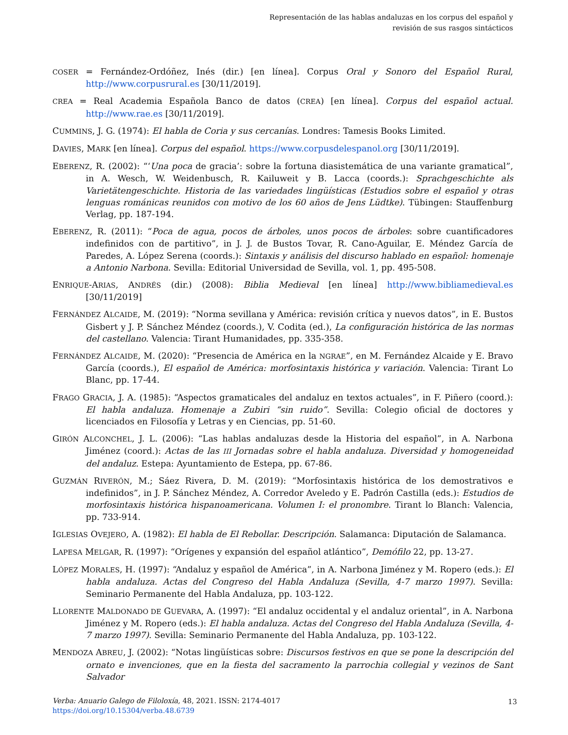Representación de las hablas andaluzas en los corpus del español y
revisión de sus rasgos sintácticos
COSER = Fernández-Ordóñez, Inés (dir.) [en línea]. Corpus Oral y Sonoro del Español Rural, http://www.corpusrural.es [30/11/2019].
CREA = Real Academia Española Banco de datos (CREA) [en línea]. Corpus del español actual. http://www.rae.es [30/11/2019].
CUMMINS, J. G. (1974): El habla de Coria y sus cercanías. Londres: Tamesis Books Limited.
DAVIES, MARK [en línea]. Corpus del español. https://www.corpusdelespanol.org [30/11/2019].
EBERENZ, R. (2002): “‘Una poca de gracia’: sobre la fortuna diasistemática de una variante gramatical”, in A. Wesch, W. Weidenbusch, R. Kailuweit y B. Lacca (coords.): Sprachgeschichte als Varietätengeschichte. Historia de las variedades lingüísticas (Estudios sobre el español y otras lenguas románicas reunidos con motivo de los 60 años de Jens Lüdtke). Tübingen: Stauffenburg Verlag, pp. 187-194.
EBERENZ, R. (2011): “Poca de agua, pocos de árboles, unos pocos de árboles: sobre cuantificadores indefinidos con de partitivo”, in J. J. de Bustos Tovar, R. Cano-Aguilar, E. Méndez García de Paredes, A. López Serena (coords.): Sintaxis y análisis del discurso hablado en español: homenaje a Antonio Narbona. Sevilla: Editorial Universidad de Sevilla, vol. 1, pp. 495-508.
ENRIQUE-ARIAS, ANDRÉS (dir.) (2008): Biblia Medieval [en línea] http://www.bibliamedieval.es [30/11/2019]
FERNÁNDEZ ALCAIDE, M. (2019): “Norma sevillana y América: revisión crítica y nuevos datos”, in E. Bustos Gisbert y J. P. Sánchez Méndez (coords.), V. Codita (ed.), La configuración histórica de las normas del castellano. Valencia: Tirant Humanidades, pp. 335-358.
FERNÁNDEZ ALCAIDE, M. (2020): “Presencia de América en la NGRAE”, en M. Fernández Alcaide y E. Bravo García (coords.), El español de América: morfosintaxis histórica y variación. Valencia: Tirant Lo Blanc, pp. 17-44.
FRAGO GRACIA, J. A. (1985): “Aspectos gramaticales del andaluz en textos actuales”, in F. Piñero (coord.): El habla andaluza. Homenaje a Zubiri “sin ruido”. Sevilla: Colegio oficial de doctores y licenciados en Filosofía y Letras y en Ciencias, pp. 51-60.
GIRÓN ALCONCHEL, J. L. (2006): “Las hablas andaluzas desde la Historia del español”, in A. Narbona Jiménez (coord.): Actas de las III Jornadas sobre el habla andaluza. Diversidad y homogeneidad del andaluz. Estepa: Ayuntamiento de Estepa, pp. 67-86.
GUZMÁN RIVERÓN, M.; Sáez Rivera, D. M. (2019): “Morfosintaxis histórica de los demostrativos e indefinidos”, in J. P. Sánchez Méndez, A. Corredor Aveledo y E. Padrón Castilla (eds.): Estudios de morfosintaxis histórica hispanoamericana. Volumen I: el pronombre. Tirant lo Blanch: Valencia, pp. 733-914.
IGLESIAS OVEJERO, A. (1982): El habla de El Rebollar. Descripción. Salamanca: Diputación de Salamanca.
LAPESA MELGAR, R. (1997): “Orígenes y expansión del español atlántico”, Demófilo 22, pp. 13-27.
LÓPEZ MORALES, H. (1997): “Andaluz y español de América”, in A. Narbona Jiménez y M. Ropero (eds.): El habla andaluza. Actas del Congreso del Habla Andaluza (Sevilla, 4-7 marzo 1997). Sevilla: Seminario Permanente del Habla Andaluza, pp. 103-122.
LLORENTE MALDONADO DE GUEVARA, A. (1997): “El andaluz occidental y el andaluz oriental”, in A. Narbona Jiménez y M. Ropero (eds.): El habla andaluza. Actas del Congreso del Habla Andaluza (Sevilla, 4-7 marzo 1997). Sevilla: Seminario Permanente del Habla Andaluza, pp. 103-122.
MENDOZA ABREU, J. (2002): “Notas lingüísticas sobre: Discursos festivos en que se pone la descripción del ornato e invenciones, que en la fiesta del sacramento la parrochia collegial y vezinos de Sant Salvador
Verba: Anuario Galego de Filoloxía, 48, 2021. ISSN: 2174-4017
https://doi.org/10.15304/verba.48.6739
13